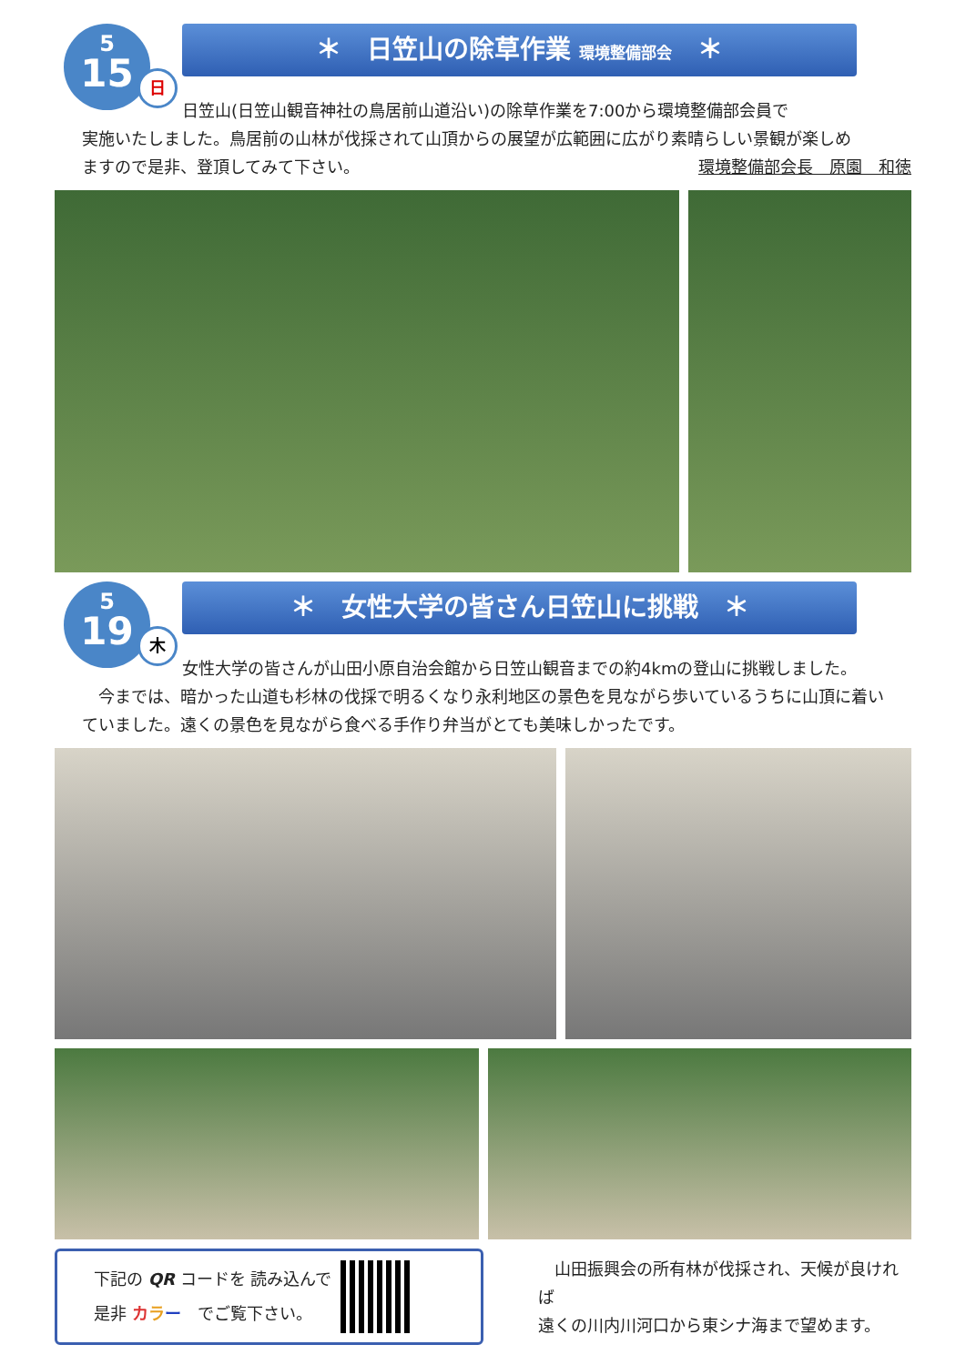5
15
日
＊　日笠山の除草作業 環境整備部会　＊
日笠山(日笠山観音神社の鳥居前山道沿い)の除草作業を7:00から環境整備部会員で
実施いたしました。鳥居前の山林が伐採されて山頂からの展望が広範囲に広がり素晴らしい景観が楽しめ
ますので是非、登頂してみて下さい。 環境整備部会長　原園　和徳
5
19
木
＊　女性大学の皆さん日笠山に挑戦　＊
女性大学の皆さんが山田小原自治会館から日笠山観音までの約4kmの登山に挑戦しました。
　今までは、暗かった山道も杉林の伐採で明るくなり永利地区の景色を見ながら歩いているうちに山頂に着い
ていました。遠くの景色を見ながら食べる手作り弁当がとても美味しかったです。
下記の QR コードを 読み込んで
是非 カラー　でご覧下さい。
　山田振興会の所有林が伐採され、天候が良ければ
遠くの川内川河口から東シナ海まで望めます。